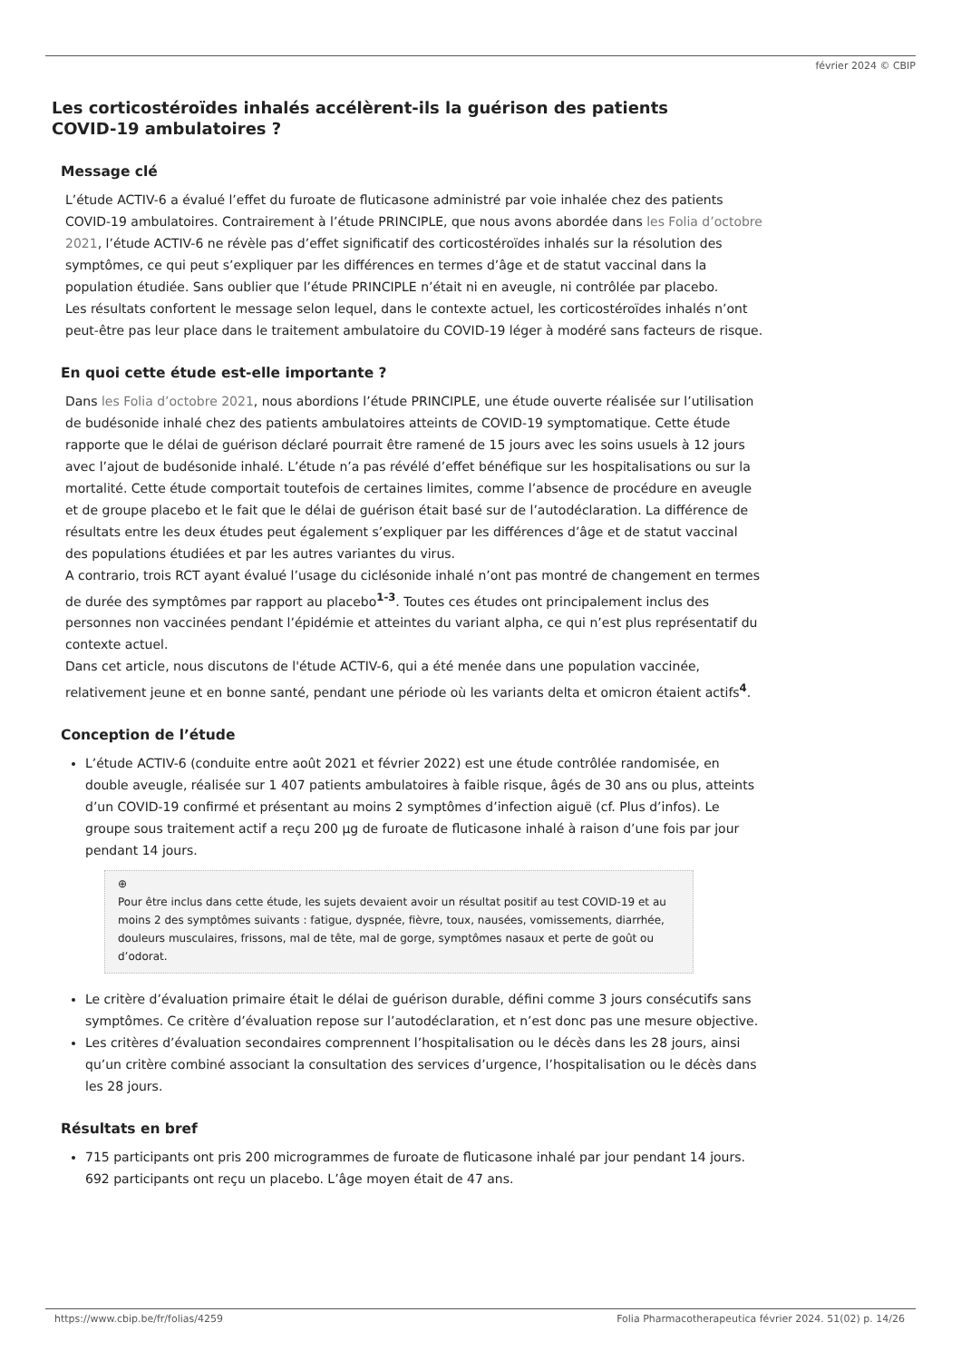février 2024 © CBIP
Les corticostéroïdes inhalés accélèrent-ils la guérison des patients COVID-19 ambulatoires ?
Message clé
L’étude ACTIV-6 a évalué l’effet du furoate de fluticasone administré par voie inhalée chez des patients COVID-19 ambulatoires. Contrairement à l’étude PRINCIPLE, que nous avons abordée dans les Folia d’octobre 2021, l’étude ACTIV-6 ne révèle pas d’effet significatif des corticostéroïdes inhalés sur la résolution des symptômes, ce qui peut s’expliquer par les différences en termes d’âge et de statut vaccinal dans la population étudiée. Sans oublier que l’étude PRINCIPLE n’était ni en aveugle, ni contrôlée par placebo.
Les résultats confortent le message selon lequel, dans le contexte actuel, les corticostéroïdes inhalés n’ont peut-être pas leur place dans le traitement ambulatoire du COVID-19 léger à modéré sans facteurs de risque.
En quoi cette étude est-elle importante ?
Dans les Folia d’octobre 2021, nous abordions l’étude PRINCIPLE, une étude ouverte réalisée sur l’utilisation de budésonide inhalé chez des patients ambulatoires atteints de COVID-19 symptomatique. Cette étude rapporte que le délai de guérison déclaré pourrait être ramené de 15 jours avec les soins usuels à 12 jours avec l’ajout de budésonide inhalé. L’étude n’a pas révélé d’effet bénéfique sur les hospitalisations ou sur la mortalité. Cette étude comportait toutefois de certaines limites, comme l’absence de procédure en aveugle et de groupe placebo et le fait que le délai de guérison était basé sur de l’autodéclaration. La différence de résultats entre les deux études peut également s’expliquer par les différences d’âge et de statut vaccinal des populations étudiées et par les autres variantes du virus.
A contrario, trois RCT ayant évalué l’usage du ciclésonide inhalé n’ont pas montré de changement en termes de durée des symptômes par rapport au placebo<sup>1-3</sup>. Toutes ces études ont principalement inclus des personnes non vaccinées pendant l’épidémie et atteintes du variant alpha, ce qui n’est plus représentatif du contexte actuel.
Dans cet article, nous discutons de l'étude ACTIV-6, qui a été menée dans une population vaccinée, relativement jeune et en bonne santé, pendant une période où les variants delta et omicron étaient actifs<sup>4</sup>.
Conception de l’étude
L’étude ACTIV-6 (conduite entre août 2021 et février 2022) est une étude contrôlée randomisée, en double aveugle, réalisée sur 1 407 patients ambulatoires à faible risque, âgés de 30 ans ou plus, atteints d’un COVID-19 confirmé et présentant au moins 2 symptômes d’infection aiguë (cf. Plus d’infos). Le groupe sous traitement actif a reçu 200 µg de furoate de fluticasone inhalé à raison d’une fois par jour pendant 14 jours.
⊕
Pour être inclus dans cette étude, les sujets devaient avoir un résultat positif au test COVID-19 et au moins 2 des symptômes suivants : fatigue, dyspnée, fièvre, toux, nausées, vomissements, diarrhée, douleurs musculaires, frissons, mal de tête, mal de gorge, symptômes nasaux et perte de goût ou d’odorat.
Le critère d’évaluation primaire était le délai de guérison durable, défini comme 3 jours consécutifs sans symptômes. Ce critère d’évaluation repose sur l’autodéclaration, et n’est donc pas une mesure objective.
Les critères d’évaluation secondaires comprennent l’hospitalisation ou le décès dans les 28 jours, ainsi qu’un critère combiné associant la consultation des services d’urgence, l’hospitalisation ou le décès dans les 28 jours.
Résultats en bref
715 participants ont pris 200 microgrammes de furoate de fluticasone inhalé par jour pendant 14 jours. 692 participants ont reçu un placebo. L’âge moyen était de 47 ans.
https://www.cbip.be/fr/folias/4259 Folia Pharmacotherapeutica février 2024. 51(02) p. 14/26